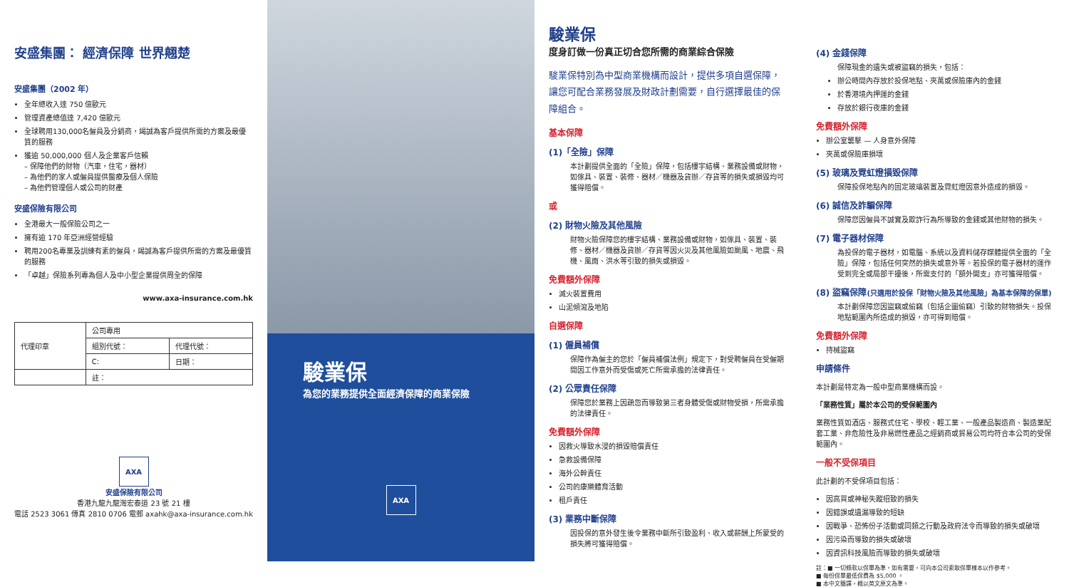安盛集團： 經濟保障 世界翹楚
安盛集團（2002 年）
全年總收入達 750 億歐元
管理資產總值達 7,420 億歐元
全球聘用130,000名僱員及分銷商，竭誠為客戶提供所需的方案及最優質的服務
獲逾 50,000,000 個人及企業客戶信賴
– 保障他們的財物（汽車，住宅，器材）
– 為他們的家人或僱員提供醫療及個人保險
– 為他們管理個人或公司的財產
安盛保險有限公司
全港最大一般保險公司之一
擁有逾 170 年亞洲經營經驗
聘用200名專業及訓練有素的僱員，竭誠為客戶提供所需的方案及最優質的服務
「卓越」保險系列專為個人及中小型企業提供周全的保障
www.axa-insurance.com.hk
| 代理印章 | 公司專用 | |
| --- | --- | --- |
| | 組別代號： | 代理代號： |
| | C: | 日期： |
| | 註： | |
AXA
安盛保險有限公司
香港九龍九龍灣宏泰道 23 號 21 樓
電話 2523 3061 傳真 2810 0706 電郵 axahk@axa-insurance.com.hk
駿業保
為您的業務提供全面經濟保障的商業保險
AXA
駿業保
度身訂做一份真正切合您所需的商業綜合保險
駿業保特別為中型商業機構而設計，提供多項自選保障，讓您可配合業務發展及財政計劃需要，自行選擇最佳的保障組合。
基本保障
(1)「全險」保障
本計劃提供全面的「全險」保障，包括樓宇結構、業務設備或財物，如傢具、裝置、裝修、器材／機器及貨辦／存貨等的損失或損毀均可獲得賠償。
或
(2) 財物火險及其他風險
財物火險保障您的樓宇結構、業務設備或財物，如傢具、裝置、裝修、器材／機器及貨辦／存貨等因火災及其他風險如颱風、地震、飛機、風雨、洪水等引致的損失或損毀。
免費額外保障
滅火裝置費用
山泥傾瀉及地陷
自選保障
(1) 僱員補償
保障作為僱主的您於「僱員補償法例」規定下，對受聘僱員在受僱期間因工作意外而受傷或死亡所需承擔的法律責任。
(2) 公眾責任保障
保障您於業務上因疏忽而導致第三者身體受傷或財物受損，所需承擔的法律責任。
免費額外保障
因救火導致水浸的損毀賠償責任
急救設備保障
海外公幹責任
公司的康樂體育活動
租戶責任
(3) 業務中斷保障
因投保的意外發生後令業務中斷所引致盈利、收入或薪酬上所蒙受的損失將可獲得賠償。
(4) 金錢保障
保障現金的遺失或被盜竊的損失，包括：
辦公時間內存放於投保地點、夾萬或保險庫內的金錢
於香港境內押運的金錢
存放於銀行夜庫的金錢
免費額外保障
辦公室襲擊 — 人身意外保障
夾萬或保險庫損壞
(5) 玻璃及霓虹燈損毀保障
保障投保地點內的固定玻璃裝置及霓虹燈因意外造成的損毀。
(6) 誠信及詐騙保障
保障您因僱員不誠實及欺詐行為所導致的金錢或其他財物的損失。
(7) 電子器材保障
為投保的電子器材，如電腦、系統以及資料儲存媒體提供全面的「全險」保障，包括任何突然的損失或意外等。若投保的電子器材的運作受到完全或局部干擾後，所需支付的「額外開支」亦可獲得賠償。
(8) 盜竊保障(只適用於投保「財物火險及其他風險」為基本保障的保單)
本計劃保障您因盜竊或偷竊（包括企圖偷竊）引致的財物損失。投保地點範圍內所造成的損毀，亦可得到賠償。
免費額外保障
持械盜竊
申請條件
本計劃是特定為一般中型商業機構而設。
「業務性質」屬於本公司的受保範圍內
業務性質如酒店、服務式住宅、學校、輕工業、一般產品製造商、製造業配套工業、非危險性及非易燃性產品之經銷商或貿易公司均符合本公司的受保範圍內。
一般不受保項目
此計劃的不受保項目包括：
因高買或神秘失蹤招致的損失
因錯誤或遺漏導致的短缺
因戰爭、恐怖份子活動或同類之行動及政府法令而導致的損失或破壞
因污染而導致的損失或破壞
因資訊科技風險而導致的損失或破壞
註：■ 一切條款以保單為準，如有需要，可向本公司索取保單樣本以作參考。
■ 每份保單最低保費為 $5,000 。
■ 本中文簡譯，概以英文原文為準。